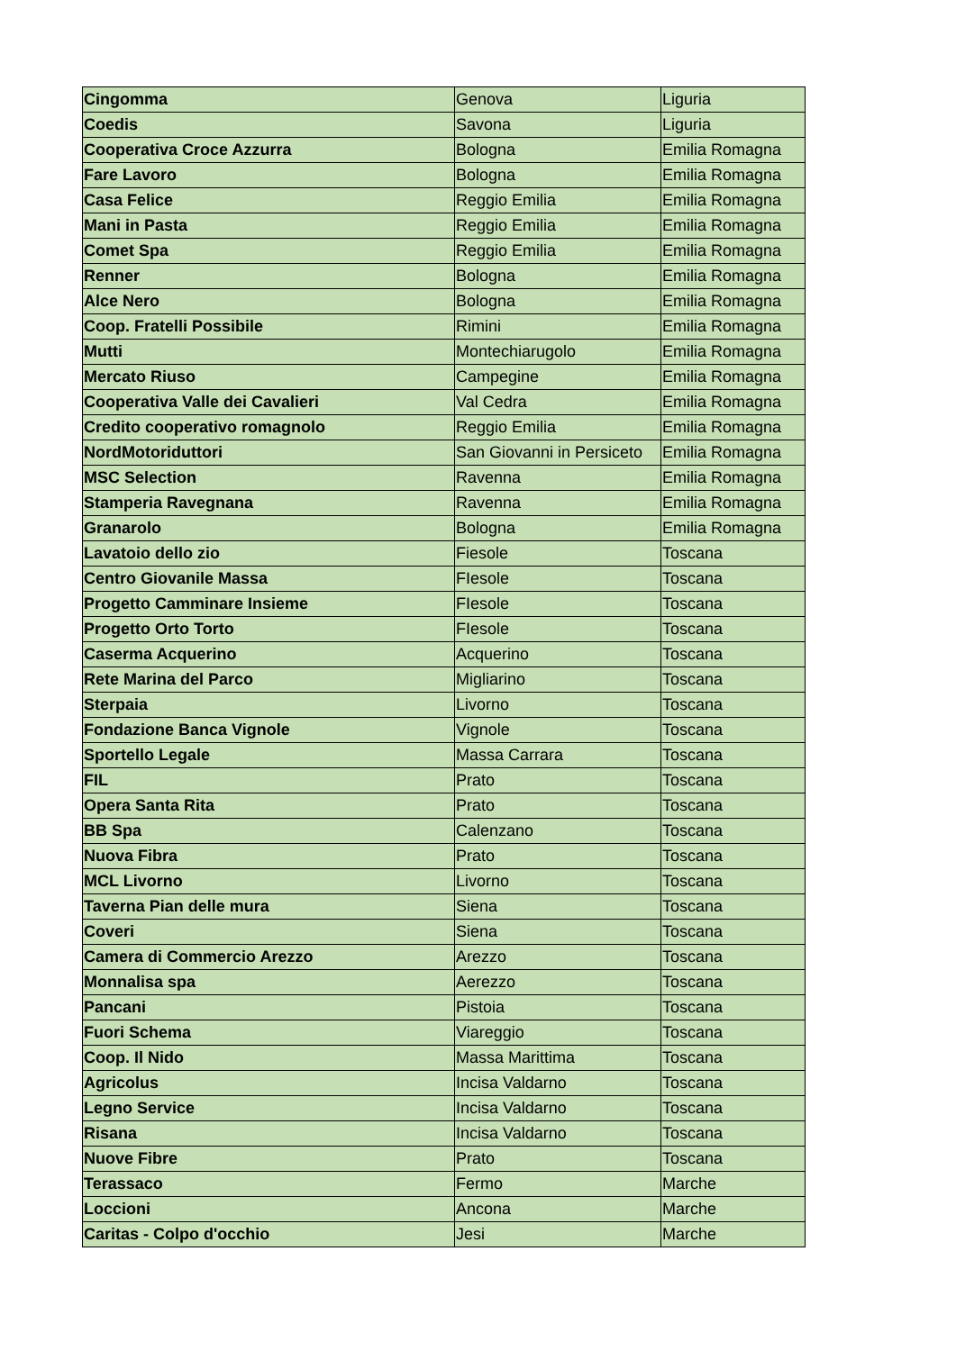| Cingomma | Genova | Liguria |
| Coedis | Savona | Liguria |
| Cooperativa Croce Azzurra | Bologna | Emilia Romagna |
| Fare Lavoro | Bologna | Emilia Romagna |
| Casa Felice | Reggio Emilia | Emilia Romagna |
| Mani in Pasta | Reggio Emilia | Emilia Romagna |
| Comet Spa | Reggio Emilia | Emilia Romagna |
| Renner | Bologna | Emilia Romagna |
| Alce Nero | Bologna | Emilia Romagna |
| Coop. Fratelli Possibile | Rimini | Emilia Romagna |
| Mutti | Montechiarugolo | Emilia Romagna |
| Mercato Riuso | Campegine | Emilia Romagna |
| Cooperativa Valle dei Cavalieri | Val Cedra | Emilia Romagna |
| Credito cooperativo romagnolo | Reggio Emilia | Emilia Romagna |
| NordMotoriduttori | San Giovanni in Persiceto | Emilia Romagna |
| MSC Selection | Ravenna | Emilia Romagna |
| Stamperia Ravegnana | Ravenna | Emilia Romagna |
| Granarolo | Bologna | Emilia Romagna |
| Lavatoio dello zio | Fiesole | Toscana |
| Centro Giovanile Massa | FIesole | Toscana |
| Progetto Camminare Insieme | FIesole | Toscana |
| Progetto Orto Torto | FIesole | Toscana |
| Caserma Acquerino | Acquerino | Toscana |
| Rete Marina del Parco | Migliarino | Toscana |
| Sterpaia | Livorno | Toscana |
| Fondazione Banca Vignole | Vignole | Toscana |
| Sportello Legale | Massa Carrara | Toscana |
| FIL | Prato | Toscana |
| Opera Santa Rita | Prato | Toscana |
| BB Spa | Calenzano | Toscana |
| Nuova Fibra | Prato | Toscana |
| MCL Livorno | Livorno | Toscana |
| Taverna Pian delle mura | Siena | Toscana |
| Coveri | Siena | Toscana |
| Camera di Commercio Arezzo | Arezzo | Toscana |
| Monnalisa spa | Aerezzo | Toscana |
| Pancani | Pistoia | Toscana |
| Fuori Schema | Viareggio | Toscana |
| Coop. Il Nido | Massa Marittima | Toscana |
| Agricolus | Incisa Valdarno | Toscana |
| Legno Service | Incisa Valdarno | Toscana |
| Risana | Incisa Valdarno | Toscana |
| Nuove Fibre | Prato | Toscana |
| Terassaco | Fermo | Marche |
| Loccioni | Ancona | Marche |
| Caritas - Colpo d'occhio | Jesi | Marche |